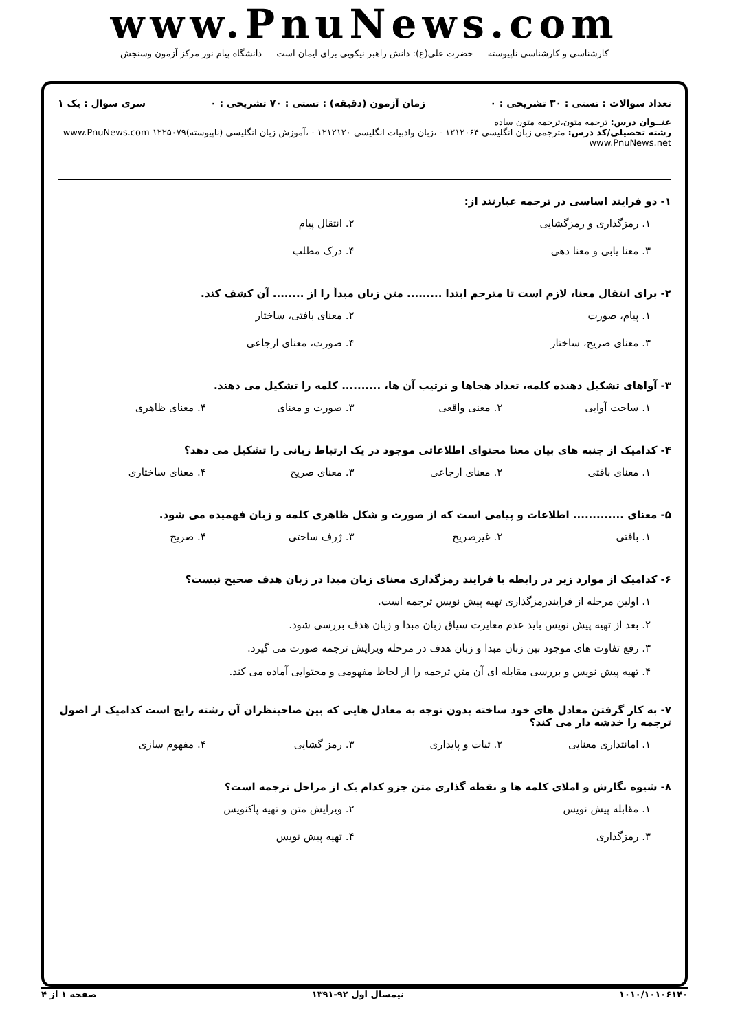www.PnuNews.com
کارشناسی و کارشناسی ناپیوسته — حضرت علی(ع): دانش راهبر نیکویی برای ایمان است — دانشگاه پیام نور مرکز آزمون وسنجش
تعداد سوالات : تستی : ۳۰ تشریحی : ۰ زمان آزمون (دقیقه) : تستی : ۷۰ تشریحی : ۰ سری سوال : یک ۱
عنــوان درس: ترجمه متون،ترجمه متون ساده
رشته تحصیلی/کد درس: مترجمی زبان انگلیسی ۱۲۱۲۰۶۴ - ،زبان وادبیات انگلیسی ۱۲۱۲۱۲۰ - ،آموزش زبان انگلیسی (ناپیوسته)۱۲۲۵۰۷۹ www.PnuNews.com www.PnuNews.net
۱- دو فرایند اساسی در ترجمه عبارتند از:
۱. رمزگذاری و رمزگشایی ۲. انتقال پیام ۳. معنا یابی و معنا دهی ۴. درک مطلب
۲- برای انتقال معنا، لازم است تا مترجم ابتدا ......... متن زبان مبدأ را از ........ آن کشف کند.
۱. پیام، صورت ۲. معنای بافتی، ساختار ۳. معنای صریح، ساختار ۴. صورت، معنای ارجاعی
۳- آواهای تشکیل دهنده کلمه، تعداد هجاها و ترتیب آن ها، .......... کلمه را تشکیل می دهند.
۱. ساخت آوایی ۲. معنی واقعی ۳. صورت و معنای ۴. معنای ظاهری
۴- کدامیک از جنبه های بیان معنا محتوای اطلاعاتی موجود در یک ارتباط زبانی را تشکیل می دهد؟
۱. معنای بافتی ۲. معنای ارجاعی ۳. معنای صریح ۴. معنای ساختاری
۵- معنای ............. اطلاعات و پیامی است که از صورت و شکل ظاهری کلمه و زبان فهمیده می شود.
۱. بافتی ۲. غیرصریح ۳. ژرف ساختی ۴. صریح
۶- کدامیک از موارد زیر در رابطه با فرایند رمزگذاری معنای زبان مبدا در زبان هدف صحیح نیست؟
۱. اولین مرحله از فرایندرمزگذاری تهیه پیش نویس ترجمه است. ۲. بعد از تهیه پیش نویس باید عدم مغایرت سیاق زبان مبدا و زبان هدف بررسی شود. ۳. رفع تفاوت های موجود بین زبان مبدا و زبان هدف در مرحله ویرایش ترجمه صورت می گیرد. ۴. تهیه پیش نویس و بررسی مقابله ای آن متن ترجمه را از لحاظ مفهومی و محتوایی آماده می کند.
۷- به کار گرفتن معادل های خود ساخته بدون توجه به معادل هایی که بین صاحبنظران آن رشته رایج است کدامیک از اصول ترجمه را خدشه دار می کند؟
۱. امانتداری معنایی ۲. ثبات و پایداری ۳. رمز گشایی ۴. مفهوم سازی
۸- شیوه نگارش و املای کلمه ها و نقطه گذاری متن جزو کدام یک از مراحل ترجمه است؟
۱. مقابله پیش نویس ۲. ویرایش متن و تهیه پاکنویس ۳. رمزگذاری ۴. تهیه پیش نویس
۱۰۱۰/۱۰۱۰۶۱۴۰ نیمسال اول ۹۲-۱۳۹۱ صفحه ۱ از ۴